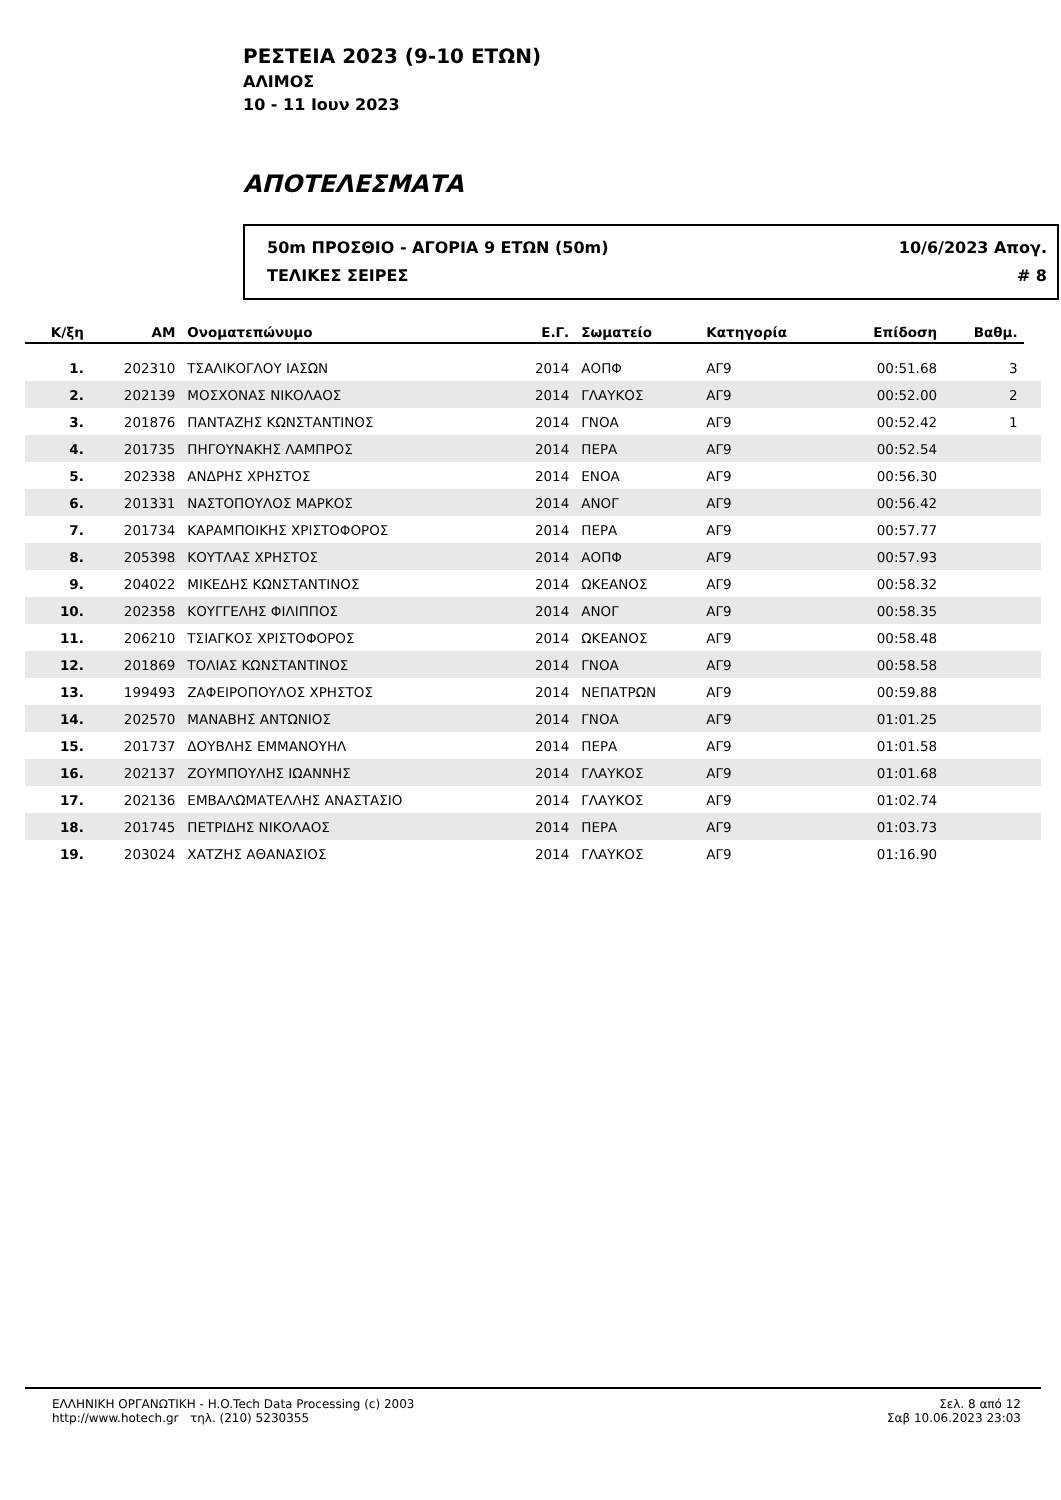ΡΕΣΤΕΙΑ 2023 (9-10 ΕΤΩΝ)
ΑΛΙΜΟΣ
10 - 11 Ιουν 2023
ΑΠΟΤΕΛΕΣΜΑΤΑ
50m ΠΡΟΣΘΙΟ - ΑΓΟΡΙΑ 9 ΕΤΩΝ (50m)
ΤΕΛΙΚΕΣ ΣΕΙΡΕΣ
10/6/2023 Απογ.
# 8
| Κ/ξη | ΑΜ | Ονοματεπώνυμο | Ε.Γ. | Σωματείο | Κατηγορία | Επίδοση | Βαθμ. | |
| --- | --- | --- | --- | --- | --- | --- | --- | --- |
| 1. | 202310 | ΤΣΑΛΙΚΟΓΛΟΥ ΙΑΣΩΝ | 2014 | ΑΟΠΦ | ΑΓ9 | 00:51.68 | 3 | |
| 2. | 202139 | ΜΟΣΧΟΝΑΣ ΝΙΚΟΛΑΟΣ | 2014 | ΓΛΑΥΚΟΣ | ΑΓ9 | 00:52.00 | 2 | |
| 3. | 201876 | ΠΑΝΤΑΖΗΣ ΚΩΝΣΤΑΝΤΙΝΟΣ | 2014 | ΓΝΟΑ | ΑΓ9 | 00:52.42 | 1 | |
| 4. | 201735 | ΠΗΓΟΥΝΑΚΗΣ ΛΑΜΠΡΟΣ | 2014 | ΠΕΡΑ | ΑΓ9 | 00:52.54 | | |
| 5. | 202338 | ΑΝΔΡΗΣ ΧΡΗΣΤΟΣ | 2014 | ΕΝΟΑ | ΑΓ9 | 00:56.30 | | |
| 6. | 201331 | ΝΑΣΤΟΠΟΥΛΟΣ ΜΑΡΚΟΣ | 2014 | ΑΝΟΓ | ΑΓ9 | 00:56.42 | | |
| 7. | 201734 | ΚΑΡΑΜΠΟΙΚΗΣ ΧΡΙΣΤΟΦΟΡΟΣ | 2014 | ΠΕΡΑ | ΑΓ9 | 00:57.77 | | |
| 8. | 205398 | ΚΟΥΤΛΑΣ ΧΡΗΣΤΟΣ | 2014 | ΑΟΠΦ | ΑΓ9 | 00:57.93 | | |
| 9. | 204022 | ΜΙΚΕΔΗΣ ΚΩΝΣΤΑΝΤΙΝΟΣ | 2014 | ΩΚΕΑΝΟΣ | ΑΓ9 | 00:58.32 | | |
| 10. | 202358 | ΚΟΥΓΓΕΛΗΣ ΦΙΛΙΠΠΟΣ | 2014 | ΑΝΟΓ | ΑΓ9 | 00:58.35 | | |
| 11. | 206210 | ΤΣΙΑΓΚΟΣ ΧΡΙΣΤΟΦΟΡΟΣ | 2014 | ΩΚΕΑΝΟΣ | ΑΓ9 | 00:58.48 | | |
| 12. | 201869 | ΤΟΛΙΑΣ ΚΩΝΣΤΑΝΤΙΝΟΣ | 2014 | ΓΝΟΑ | ΑΓ9 | 00:58.58 | | |
| 13. | 199493 | ΖΑΦΕΙΡΟΠΟΥΛΟΣ ΧΡΗΣΤΟΣ | 2014 | ΝΕΠΑΤΡΩΝ | ΑΓ9 | 00:59.88 | | |
| 14. | 202570 | ΜΑΝΑΒΗΣ ΑΝΤΩΝΙΟΣ | 2014 | ΓΝΟΑ | ΑΓ9 | 01:01.25 | | |
| 15. | 201737 | ΔΟΥΒΛΗΣ ΕΜΜΑΝΟΥΗΛ | 2014 | ΠΕΡΑ | ΑΓ9 | 01:01.58 | | |
| 16. | 202137 | ΖΟΥΜΠΟΥΛΗΣ ΙΩΑΝΝΗΣ | 2014 | ΓΛΑΥΚΟΣ | ΑΓ9 | 01:01.68 | | |
| 17. | 202136 | ΕΜΒΑΛΩΜΑΤΕΛΛΗΣ ΑΝΑΣΤΑΣΙΟ | 2014 | ΓΛΑΥΚΟΣ | ΑΓ9 | 01:02.74 | | |
| 18. | 201745 | ΠΕΤΡΙΔΗΣ ΝΙΚΟΛΑΟΣ | 2014 | ΠΕΡΑ | ΑΓ9 | 01:03.73 | | |
| 19. | 203024 | ΧΑΤΖΗΣ ΑΘΑΝΑΣΙΟΣ | 2014 | ΓΛΑΥΚΟΣ | ΑΓ9 | 01:16.90 | | |
ΕΛΛΗΝΙΚΗ ΟΡΓΑΝΩΤΙΚΗ - H.O.Tech Data Processing (c) 2003
http://www.hotech.gr τηλ. (210) 5230355
Σελ. 8 από 12
Σαβ 10.06.2023 23:03